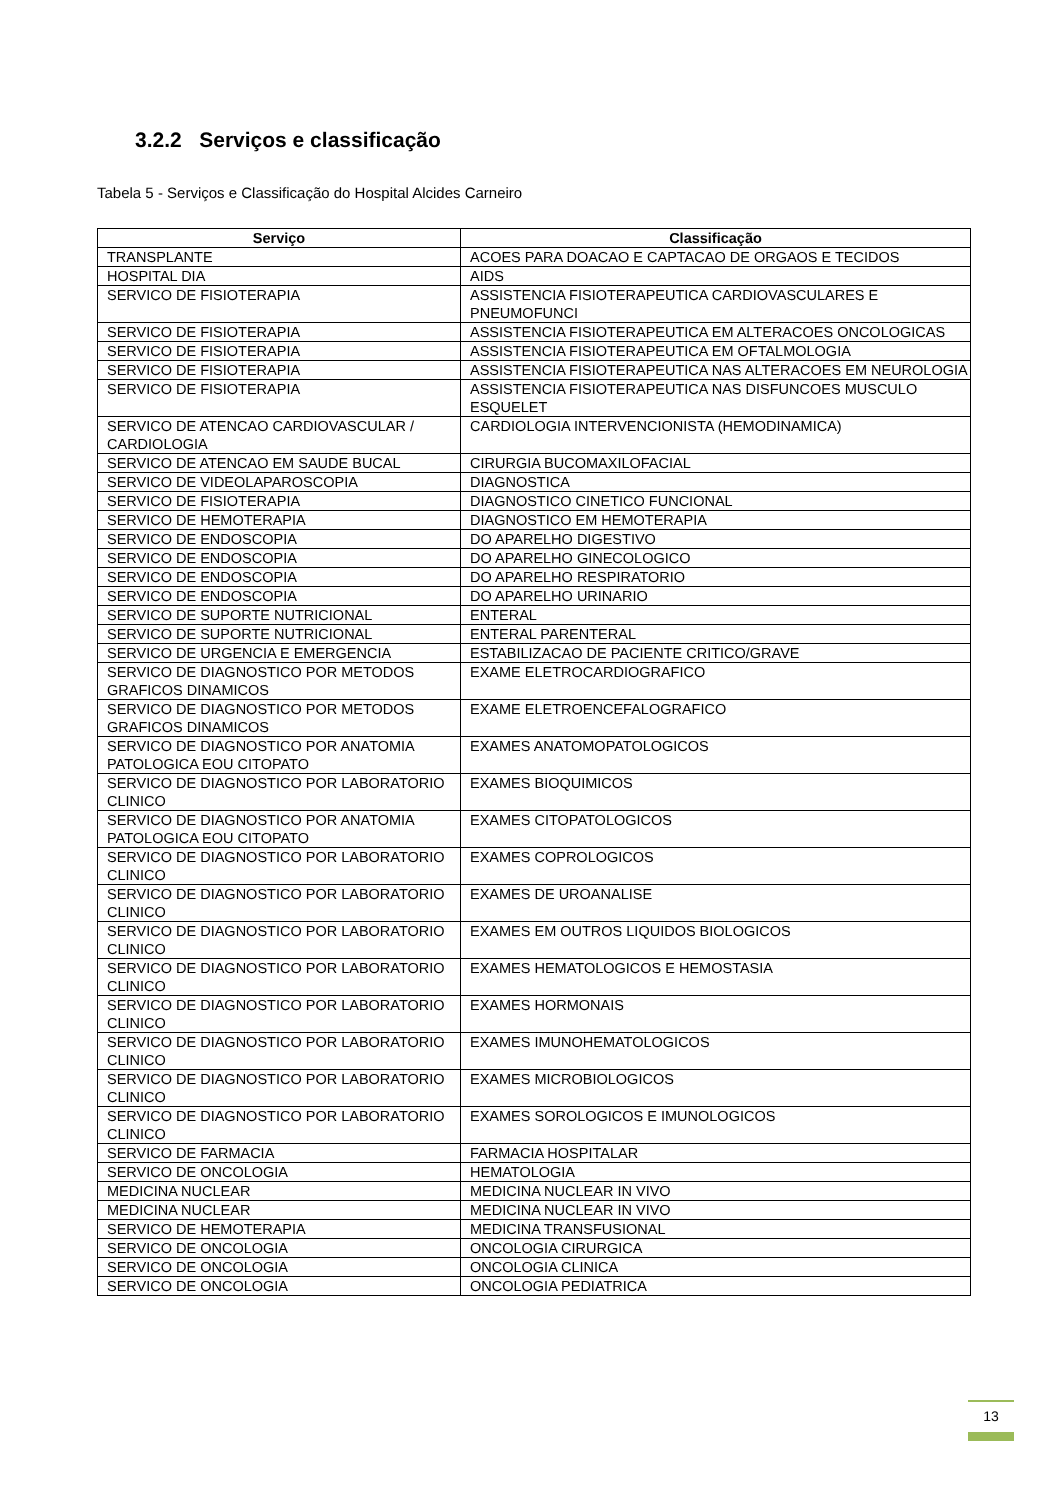3.2.2 Serviços e classificação
Tabela 5 - Serviços e Classificação do Hospital Alcides Carneiro
| Serviço | Classificação |
| --- | --- |
| TRANSPLANTE | ACOES PARA DOACAO E CAPTACAO DE ORGAOS E TECIDOS |
| HOSPITAL DIA | AIDS |
| SERVICO DE FISIOTERAPIA | ASSISTENCIA FISIOTERAPEUTICA CARDIOVASCULARES E PNEUMOFUNCI |
| SERVICO DE FISIOTERAPIA | ASSISTENCIA FISIOTERAPEUTICA EM ALTERACOES ONCOLOGICAS |
| SERVICO DE FISIOTERAPIA | ASSISTENCIA FISIOTERAPEUTICA EM OFTALMOLOGIA |
| SERVICO DE FISIOTERAPIA | ASSISTENCIA FISIOTERAPEUTICA NAS ALTERACOES EM NEUROLOGIA |
| SERVICO DE FISIOTERAPIA | ASSISTENCIA FISIOTERAPEUTICA NAS DISFUNCOES MUSCULO ESQUELET |
| SERVICO DE ATENCAO CARDIOVASCULAR / CARDIOLOGIA | CARDIOLOGIA INTERVENCIONISTA (HEMODINAMICA) |
| SERVICO DE ATENCAO EM SAUDE BUCAL | CIRURGIA BUCOMAXILOFACIAL |
| SERVICO DE VIDEOLAPAROSCOPIA | DIAGNOSTICA |
| SERVICO DE FISIOTERAPIA | DIAGNOSTICO CINETICO FUNCIONAL |
| SERVICO DE HEMOTERAPIA | DIAGNOSTICO EM HEMOTERAPIA |
| SERVICO DE ENDOSCOPIA | DO APARELHO DIGESTIVO |
| SERVICO DE ENDOSCOPIA | DO APARELHO GINECOLOGICO |
| SERVICO DE ENDOSCOPIA | DO APARELHO RESPIRATORIO |
| SERVICO DE ENDOSCOPIA | DO APARELHO URINARIO |
| SERVICO DE SUPORTE NUTRICIONAL | ENTERAL |
| SERVICO DE SUPORTE NUTRICIONAL | ENTERAL PARENTERAL |
| SERVICO DE URGENCIA E EMERGENCIA | ESTABILIZACAO DE PACIENTE CRITICO/GRAVE |
| SERVICO DE DIAGNOSTICO POR METODOS GRAFICOS DINAMICOS | EXAME ELETROCARDIOGRAFICO |
| SERVICO DE DIAGNOSTICO POR METODOS GRAFICOS DINAMICOS | EXAME ELETROENCEFALOGRAFICO |
| SERVICO DE DIAGNOSTICO POR ANATOMIA PATOLOGICA EOU CITOPATO | EXAMES ANATOMOPATOLOGICOS |
| SERVICO DE DIAGNOSTICO POR LABORATORIO CLINICO | EXAMES BIOQUIMICOS |
| SERVICO DE DIAGNOSTICO POR ANATOMIA PATOLOGICA EOU CITOPATO | EXAMES CITOPATOLOGICOS |
| SERVICO DE DIAGNOSTICO POR LABORATORIO CLINICO | EXAMES COPROLOGICOS |
| SERVICO DE DIAGNOSTICO POR LABORATORIO CLINICO | EXAMES DE UROANALISE |
| SERVICO DE DIAGNOSTICO POR LABORATORIO CLINICO | EXAMES EM OUTROS LIQUIDOS BIOLOGICOS |
| SERVICO DE DIAGNOSTICO POR LABORATORIO CLINICO | EXAMES HEMATOLOGICOS E HEMOSTASIA |
| SERVICO DE DIAGNOSTICO POR LABORATORIO CLINICO | EXAMES HORMONAIS |
| SERVICO DE DIAGNOSTICO POR LABORATORIO CLINICO | EXAMES IMUNOHEMATOLOGICOS |
| SERVICO DE DIAGNOSTICO POR LABORATORIO CLINICO | EXAMES MICROBIOLOGICOS |
| SERVICO DE DIAGNOSTICO POR LABORATORIO CLINICO | EXAMES SOROLOGICOS E IMUNOLOGICOS |
| SERVICO DE FARMACIA | FARMACIA HOSPITALAR |
| SERVICO DE ONCOLOGIA | HEMATOLOGIA |
| MEDICINA NUCLEAR | MEDICINA NUCLEAR IN VIVO |
| MEDICINA NUCLEAR | MEDICINA NUCLEAR IN VIVO |
| SERVICO DE HEMOTERAPIA | MEDICINA TRANSFUSIONAL |
| SERVICO DE ONCOLOGIA | ONCOLOGIA CIRURGICA |
| SERVICO DE ONCOLOGIA | ONCOLOGIA CLINICA |
| SERVICO DE ONCOLOGIA | ONCOLOGIA PEDIATRICA |
13